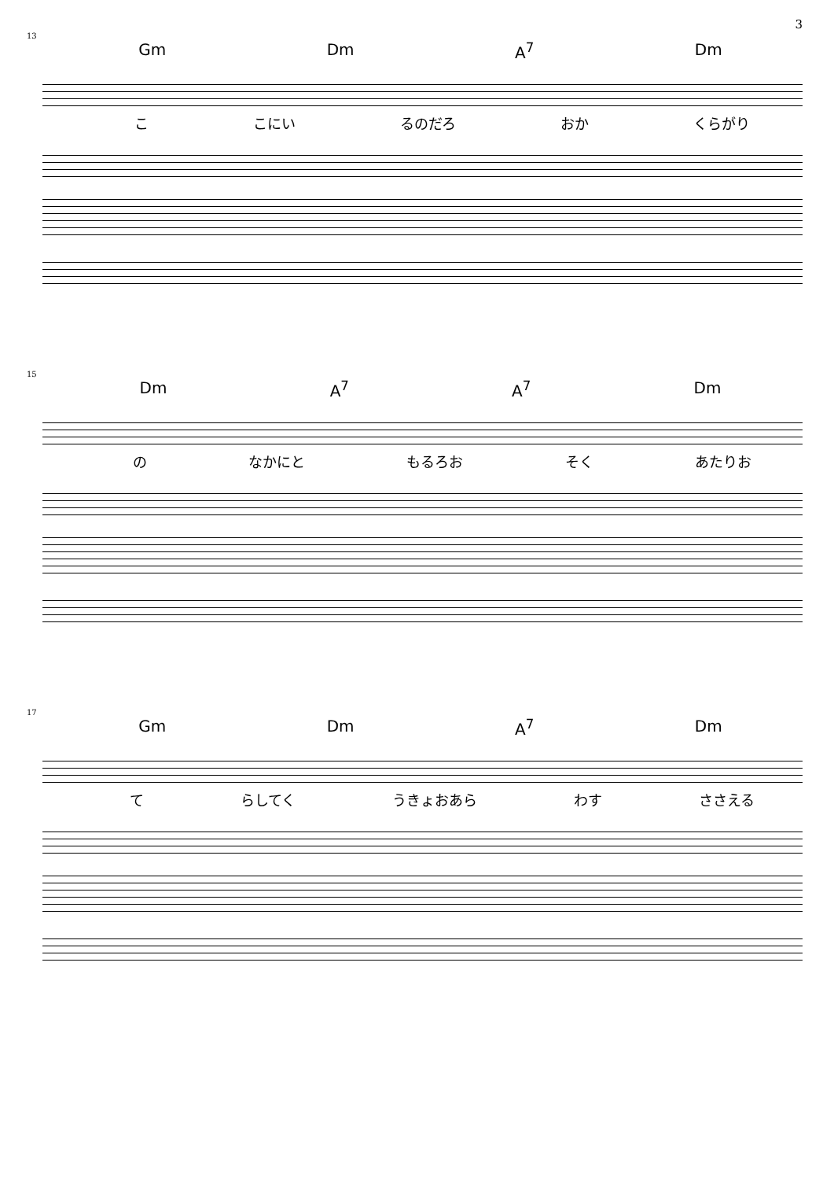3
13
Gm Dm A<sup>7</sup> Dm
こ こにい るのだろ おか くらがり
15
Dm A<sup>7</sup> A<sup>7</sup> Dm
の なかにと もるろお そく あたりお
17
Gm Dm A<sup>7</sup> Dm
て らしてく うきょおあら わす ささえる